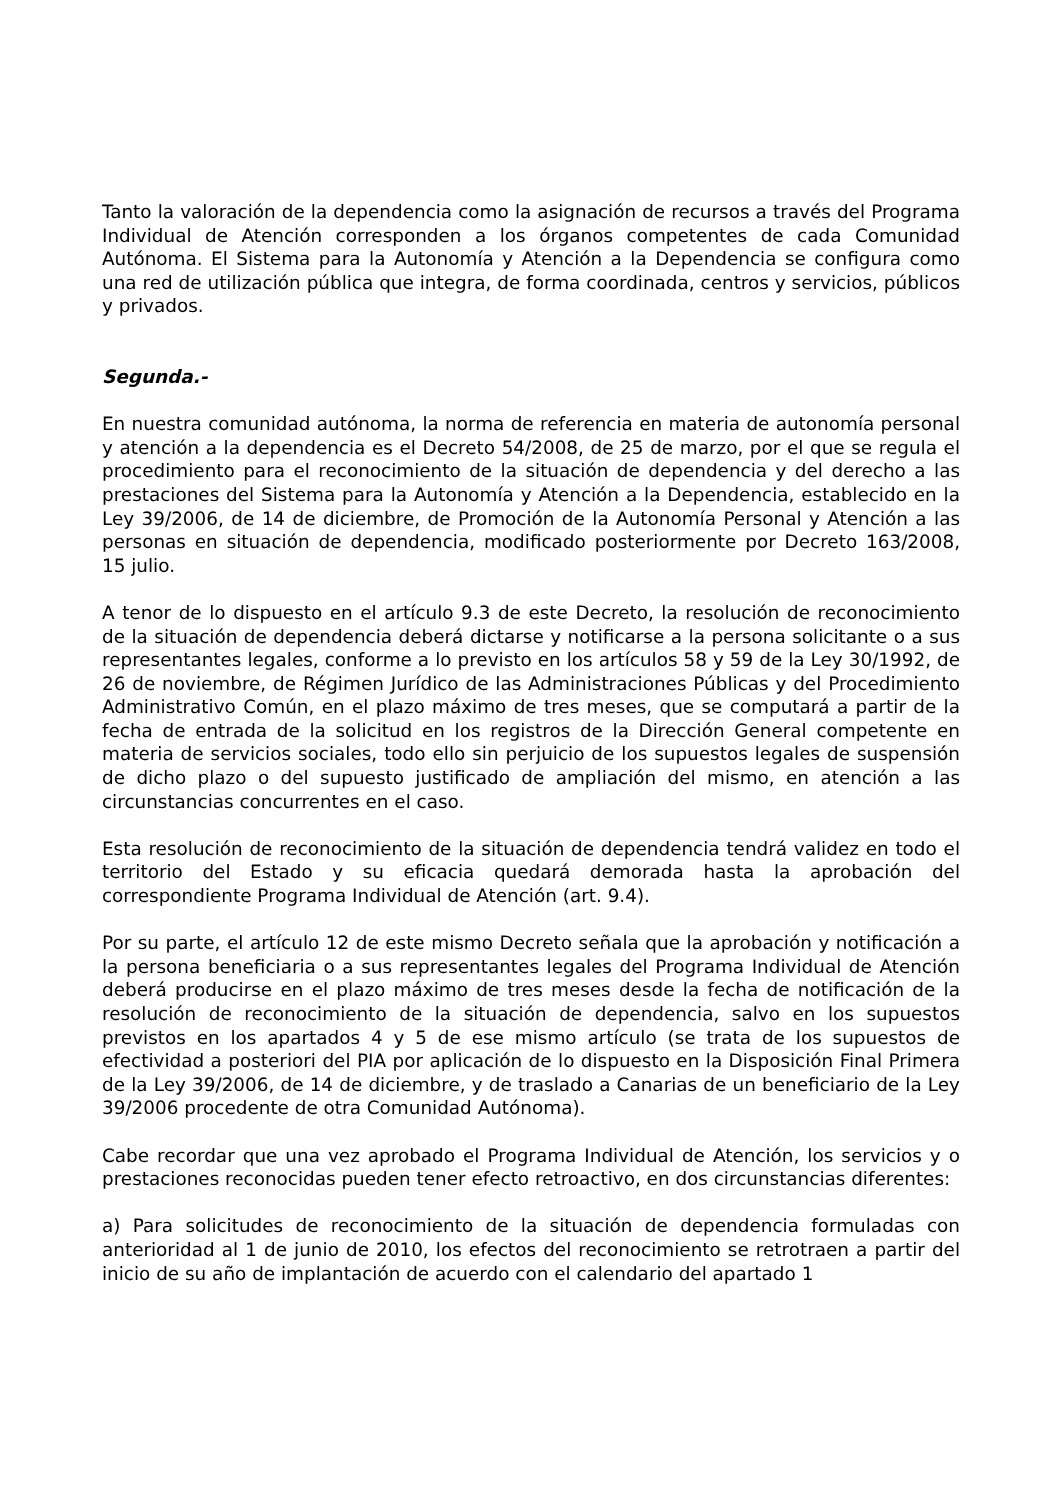Tanto la valoración de la dependencia como la asignación de recursos a través del Programa Individual de Atención corresponden a los órganos competentes de cada Comunidad Autónoma. El Sistema para la Autonomía y Atención a la Dependencia se configura como una red de utilización pública que integra, de forma coordinada, centros y servicios, públicos y privados.
Segunda.-
En nuestra comunidad autónoma, la norma de referencia en materia de autonomía personal y atención a la dependencia es el Decreto 54/2008, de 25 de marzo, por el que se regula el procedimiento para el reconocimiento de la situación de dependencia y del derecho a las prestaciones del Sistema para la Autonomía y Atención a la Dependencia, establecido en la Ley 39/2006, de 14 de diciembre, de Promoción de la Autonomía Personal y Atención a las personas en situación de dependencia, modificado posteriormente por Decreto 163/2008, 15 julio.
A tenor de lo dispuesto en el artículo 9.3 de este Decreto, la resolución de reconocimiento de la situación de dependencia deberá dictarse y notificarse a la persona solicitante o a sus representantes legales, conforme a lo previsto en los artículos 58 y 59 de la Ley 30/1992, de 26 de noviembre, de Régimen Jurídico de las Administraciones Públicas y del Procedimiento Administrativo Común, en el plazo máximo de tres meses, que se computará a partir de la fecha de entrada de la solicitud en los registros de la Dirección General competente en materia de servicios sociales, todo ello sin perjuicio de los supuestos legales de suspensión de dicho plazo o del supuesto justificado de ampliación del mismo, en atención a las circunstancias concurrentes en el caso.
Esta resolución de reconocimiento de la situación de dependencia tendrá validez en todo el territorio del Estado y su eficacia quedará demorada hasta la aprobación del correspondiente Programa Individual de Atención (art. 9.4).
Por su parte, el artículo 12 de este mismo Decreto señala que la aprobación y notificación a la persona beneficiaria o a sus representantes legales del Programa Individual de Atención deberá producirse en el plazo máximo de tres meses desde la fecha de notificación de la resolución de reconocimiento de la situación de dependencia, salvo en los supuestos previstos en los apartados 4 y 5 de ese mismo artículo (se trata de los supuestos de efectividad a posteriori del PIA por aplicación de lo dispuesto en la Disposición Final Primera de la Ley 39/2006, de 14 de diciembre, y de traslado a Canarias de un beneficiario de la Ley 39/2006 procedente de otra Comunidad Autónoma).
Cabe recordar que una vez aprobado el Programa Individual de Atención, los servicios y o prestaciones reconocidas pueden tener efecto retroactivo, en dos circunstancias diferentes:
a) Para solicitudes de reconocimiento de la situación de dependencia formuladas con anterioridad al 1 de junio de 2010, los efectos del reconocimiento se retrotraen a partir del inicio de su año de implantación de acuerdo con el calendario del apartado 1